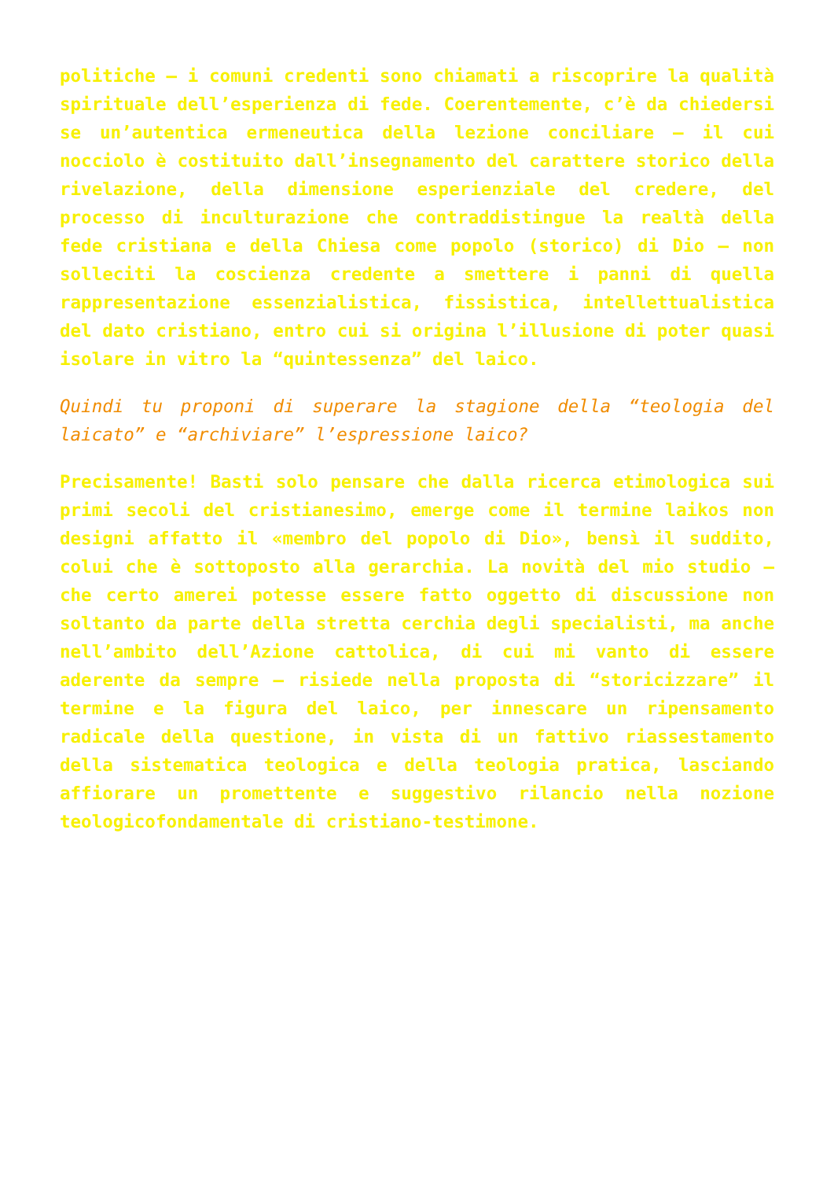politiche – i comuni credenti sono chiamati a riscoprire la qualità spirituale dell’esperienza di fede. Coerentemente, c’è da chiedersi se un’autentica ermeneutica della lezione conciliare – il cui nocciolo è costituito dall’insegnamento del carattere storico della rivelazione, della dimensione esperienziale del credere, del processo di inculturazione che contraddistingue la realtà della fede cristiana e della Chiesa come popolo (storico) di Dio – non solleciti la coscienza credente a smettere i panni di quella rappresentazione essenzialistica, fissistica, intellettualistica del dato cristiano, entro cui si origina l’illusione di poter quasi isolare in vitro la “quintessenza” del laico.
Quindi tu proponi di superare la stagione della “teologia del laicato” e “archiviare” l’espressione laico?
Precisamente! Basti solo pensare che dalla ricerca etimologica sui primi secoli del cristianesimo, emerge come il termine laikos non designi affatto il «membro del popolo di Dio», bensì il suddito, colui che è sottoposto alla gerarchia. La novità del mio studio – che certo amerei potesse essere fatto oggetto di discussione non soltanto da parte della stretta cerchia degli specialisti, ma anche nell’ambito dell’Azione cattolica, di cui mi vanto di essere aderente da sempre – risiede nella proposta di “storicizzare” il termine e la figura del laico, per innescare un ripensamento radicale della questione, in vista di un fattivo riassestamento della sistematica teologica e della teologia pratica, lasciando affiorare un promettente e suggestivo rilancio nella nozione teologicofondamentale di cristiano-testimone.